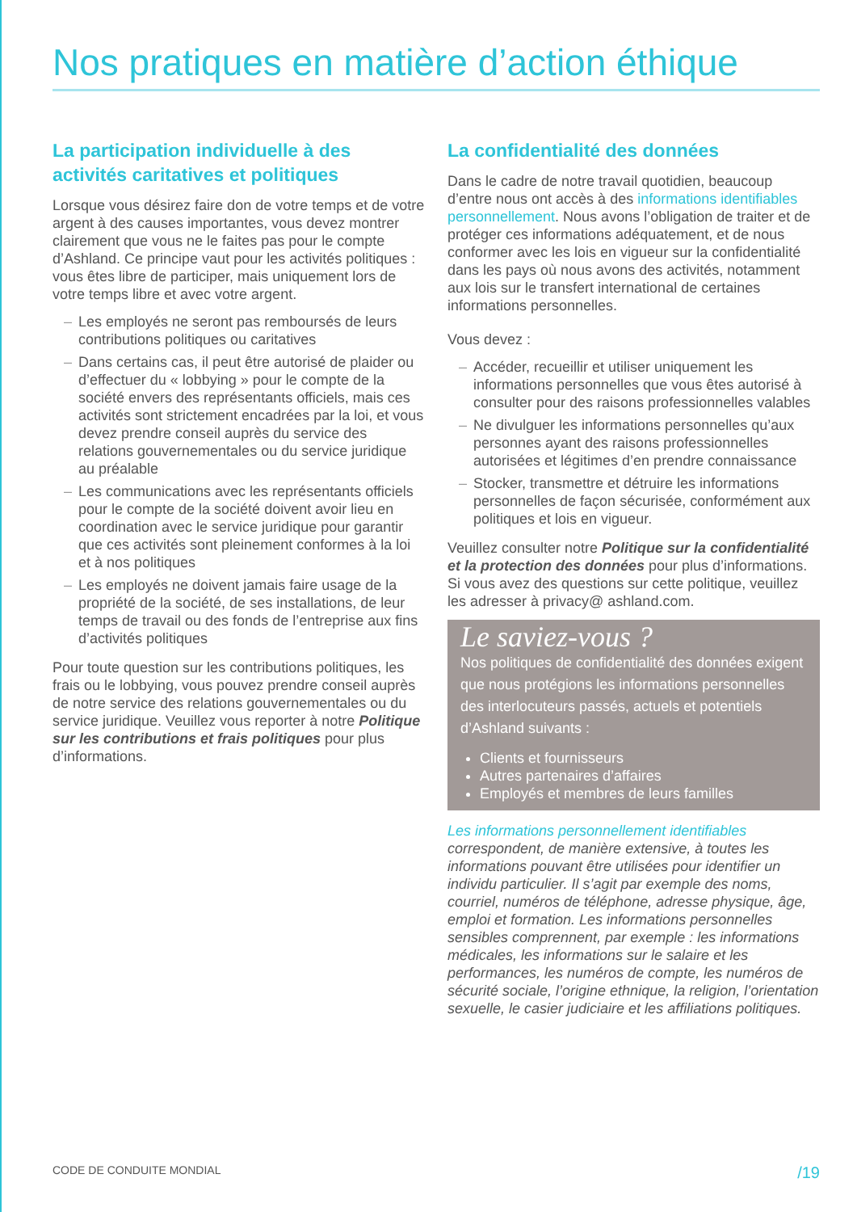Nos pratiques en matière d’action éthique
La participation individuelle à des activités caritatives et politiques
Lorsque vous désirez faire don de votre temps et de votre argent à des causes importantes, vous devez montrer clairement que vous ne le faites pas pour le compte d’Ashland. Ce principe vaut pour les activités politiques : vous êtes libre de participer, mais uniquement lors de votre temps libre et avec votre argent.
– Les employés ne seront pas remboursés de leurs contributions politiques ou caritatives
– Dans certains cas, il peut être autorisé de plaider ou d’effectuer du « lobbying » pour le compte de la société envers des représentants officiels, mais ces activités sont strictement encadrées par la loi, et vous devez prendre conseil auprès du service des relations gouvernementales ou du service juridique au préalable
– Les communications avec les représentants officiels pour le compte de la société doivent avoir lieu en coordination avec le service juridique pour garantir que ces activités sont pleinement conformes à la loi et à nos politiques
– Les employés ne doivent jamais faire usage de la propriété de la société, de ses installations, de leur temps de travail ou des fonds de l’entreprise aux fins d’activités politiques
Pour toute question sur les contributions politiques, les frais ou le lobbying, vous pouvez prendre conseil auprès de notre service des relations gouvernementales ou du service juridique. Veuillez vous reporter à notre Politique sur les contributions et frais politiques pour plus d’informations.
La confidentialité des données
Dans le cadre de notre travail quotidien, beaucoup d’entre nous ont accès à des informations identifiables personnellement. Nous avons l’obligation de traiter et de protéger ces informations adéquatement, et de nous conformer avec les lois en vigueur sur la confidentialité dans les pays où nous avons des activités, notamment aux lois sur le transfert international de certaines informations personnelles.
Vous devez :
– Accéder, recueillir et utiliser uniquement les informations personnelles que vous êtes autorisé à consulter pour des raisons professionnelles valables
– Ne divulguer les informations personnelles qu’aux personnes ayant des raisons professionnelles autorisées et légitimes d’en prendre connaissance
– Stocker, transmettre et détruire les informations personnelles de façon sécurisée, conformément aux politiques et lois en vigueur.
Veuillez consulter notre Politique sur la confidentialité et la protection des données pour plus d’informations. Si vous avez des questions sur cette politique, veuillez les adresser à privacy@ ashland.com.
Le saviez-vous ?
Nos politiques de confidentialité des données exigent que nous protégions les informations personnelles des interlocuteurs passés, actuels et potentiels d’Ashland suivants :
Clients et fournisseurs
Autres partenaires d’affaires
Employés et membres de leurs familles
Les informations personnellement identifiables correspondent, de manière extensive, à toutes les informations pouvant être utilisées pour identifier un individu particulier. Il s’agit par exemple des noms, courriel, numéros de téléphone, adresse physique, âge, emploi et formation. Les informations personnelles sensibles comprennent, par exemple : les informations médicales, les informations sur le salaire et les performances, les numéros de compte, les numéros de sécurité sociale, l’origine ethnique, la religion, l’orientation sexuelle, le casier judiciaire et les affiliations politiques.
CODE DE CONDUITE MONDIAL /19